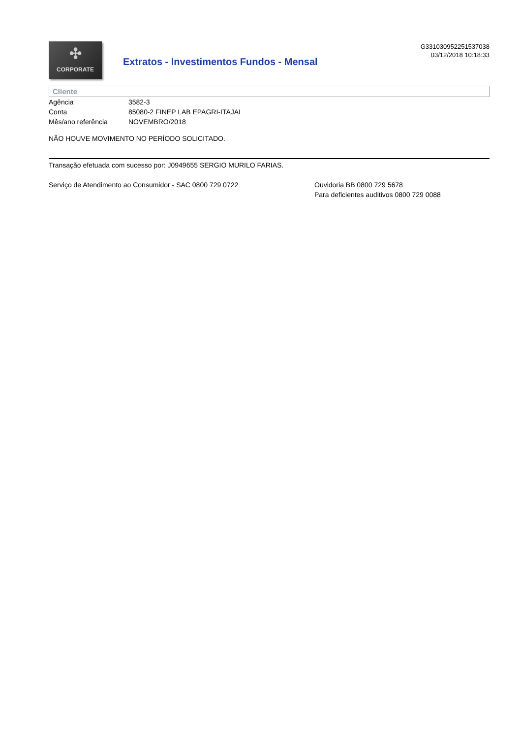✣
CORPORATE
Extratos - Investimentos Fundos - Mensal
G331030952251537038
03/12/2018 10:18:33
Cliente
| Agência | 3582-3 |
| Conta | 85080-2 FINEP LAB EPAGRI-ITAJAI |
| Mês/ano referência | NOVEMBRO/2018 |
NÃO HOUVE MOVIMENTO NO PERÍODO SOLICITADO.
Transação efetuada com sucesso por: J0949655 SERGIO MURILO FARIAS.
Serviço de Atendimento ao Consumidor - SAC 0800 729 0722 Ouvidoria BB 0800 729 5678
Para deficientes auditivos 0800 729 0088